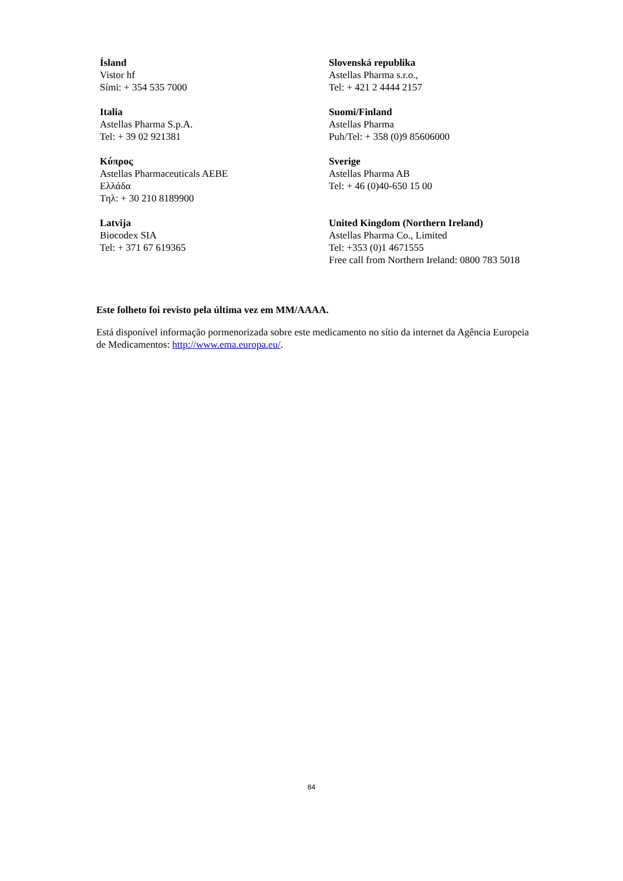Ísland
Vistor hf
Sími: + 354 535 7000
Slovenská republika
Astellas Pharma s.r.o.,
Tel: + 421 2 4444 2157
Italia
Astellas Pharma S.p.A.
Tel: + 39 02 921381
Suomi/Finland
Astellas Pharma
Puh/Tel: + 358 (0)9 85606000
Κύπρος
Astellas Pharmaceuticals AEBE
Ελλάδα
Τηλ: + 30 210 8189900
Sverige
Astellas Pharma AB
Tel: + 46 (0)40-650 15 00
Latvija
Biocodex SIA
Tel: + 371 67 619365
United Kingdom (Northern Ireland)
Astellas Pharma Co., Limited
Tel: +353 (0)1 4671555
Free call from Northern Ireland: 0800 783 5018
Este folheto foi revisto pela última vez em MM/AAAA.
Está disponível informação pormenorizada sobre este medicamento no sítio da internet da Agência Europeia de Medicamentos: http://www.ema.europa.eu/.
84